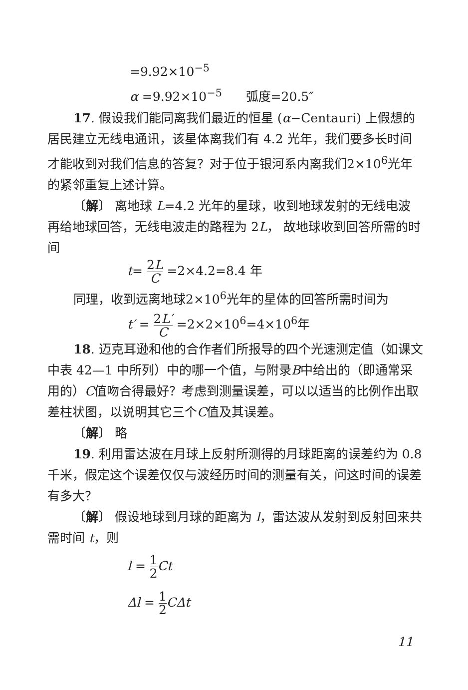=9.92×10<sup>−5</sup>
α =9.92×10<sup>−5</sup> 弧度=20.5″
17. 假设我们能同离我们最近的恒星 (α−Centauri) 上假想的居民建立无线电通讯，该星体离我们有 4.2 光年，我们要多长时间才能收到对我们信息的答复？对于位于银河系内离我们2×10<sup>6</sup>光年的紧邻重复上述计算。
〔解〕 离地球 L=4.2 光年的星球，收到地球发射的无线电波再给地球回答，无线电波走的路程为 2L， 故地球收到回答所需的时间
t= 2L C =2×4.2=8.4 年
同理，收到远离地球2×10<sup>6</sup>光年的星体的回答所需时间为
t′ = 2L′ C =2×2×10<sup>6</sup>=4×10<sup>6</sup>年
18. 迈克耳逊和他的合作者们所报导的四个光速测定值（如课文中表 42—1 中所列）中的哪一个值，与附录B中给出的（即通常采用的）C值吻合得最好？考虑到测量误差，可以以适当的比例作出取差柱状图，以说明其它三个C值及其误差。
〔解〕 略
19. 利用雷达波在月球上反射所测得的月球距离的误差约为 0.8 千米，假定这个误差仅仅与波经历时间的测量有关，问这时间的误差有多大？
〔解〕 假设地球到月球的距离为 l，雷达波从发射到反射回来共需时间 t，则
l = 1 2 Ct
Δl = 1 2 CΔt
11